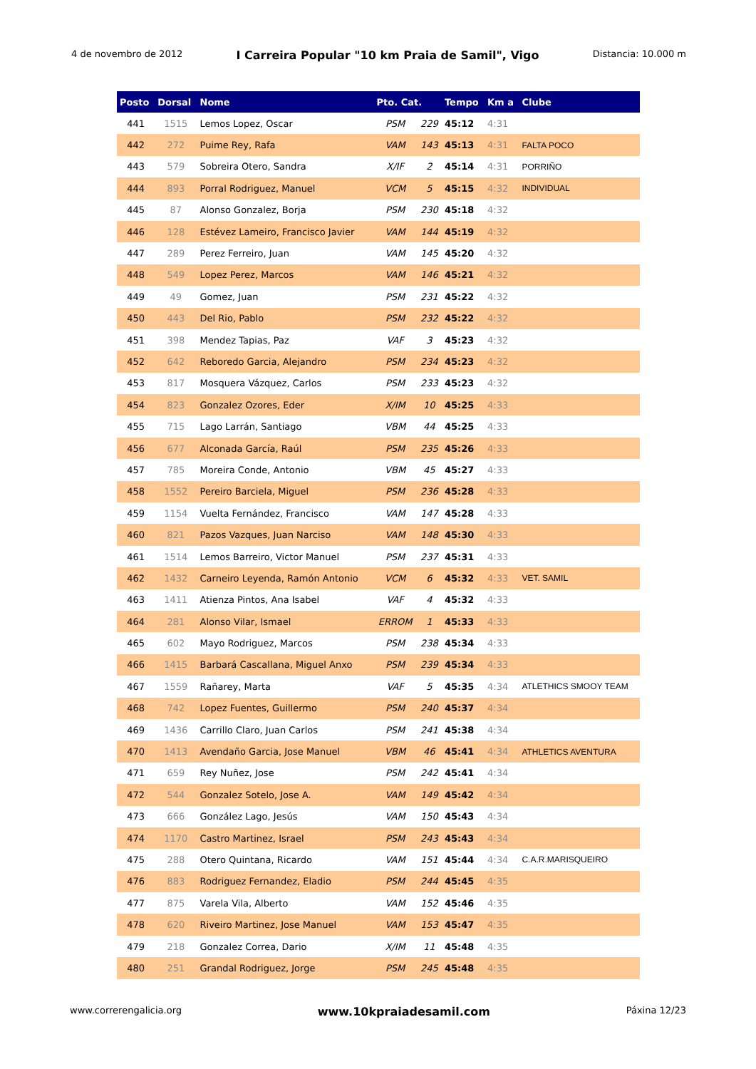4 de novembro de 2012 I Carreira Popular "10 km Praia de Samil", Vigo Distancia: 10.000 m
| Posto | Dorsal | Nome | Pto. Cat. | | Tempo | Km a | Clube |
| --- | --- | --- | --- | --- | --- | --- | --- |
| 441 | 1515 | Lemos Lopez, Oscar | PSM | 229 | 45:12 | 4:31 | |
| 442 | 272 | Puime Rey, Rafa | VAM | 143 | 45:13 | 4:31 | FALTA POCO |
| 443 | 579 | Sobreira Otero, Sandra | X/IF | 2 | 45:14 | 4:31 | PORRIÑO |
| 444 | 893 | Porral Rodriguez, Manuel | VCM | 5 | 45:15 | 4:32 | INDIVIDUAL |
| 445 | 87 | Alonso Gonzalez, Borja | PSM | 230 | 45:18 | 4:32 | |
| 446 | 128 | Estévez Lameiro, Francisco Javier | VAM | 144 | 45:19 | 4:32 | |
| 447 | 289 | Perez Ferreiro, Juan | VAM | 145 | 45:20 | 4:32 | |
| 448 | 549 | Lopez Perez, Marcos | VAM | 146 | 45:21 | 4:32 | |
| 449 | 49 | Gomez, Juan | PSM | 231 | 45:22 | 4:32 | |
| 450 | 443 | Del Rio, Pablo | PSM | 232 | 45:22 | 4:32 | |
| 451 | 398 | Mendez Tapias, Paz | VAF | 3 | 45:23 | 4:32 | |
| 452 | 642 | Reboredo Garcia, Alejandro | PSM | 234 | 45:23 | 4:32 | |
| 453 | 817 | Mosquera Vázquez, Carlos | PSM | 233 | 45:23 | 4:32 | |
| 454 | 823 | Gonzalez Ozores, Eder | X/IM | 10 | 45:25 | 4:33 | |
| 455 | 715 | Lago Larrán, Santiago | VBM | 44 | 45:25 | 4:33 | |
| 456 | 677 | Alconada García, Raúl | PSM | 235 | 45:26 | 4:33 | |
| 457 | 785 | Moreira Conde, Antonio | VBM | 45 | 45:27 | 4:33 | |
| 458 | 1552 | Pereiro Barciela, Miguel | PSM | 236 | 45:28 | 4:33 | |
| 459 | 1154 | Vuelta Fernández, Francisco | VAM | 147 | 45:28 | 4:33 | |
| 460 | 821 | Pazos Vazques, Juan Narciso | VAM | 148 | 45:30 | 4:33 | |
| 461 | 1514 | Lemos Barreiro, Victor Manuel | PSM | 237 | 45:31 | 4:33 | |
| 462 | 1432 | Carneiro Leyenda, Ramón Antonio | VCM | 6 | 45:32 | 4:33 | VET. SAMIL |
| 463 | 1411 | Atienza Pintos, Ana Isabel | VAF | 4 | 45:32 | 4:33 | |
| 464 | 281 | Alonso Vilar, Ismael | ERROM | 1 | 45:33 | 4:33 | |
| 465 | 602 | Mayo Rodriguez, Marcos | PSM | 238 | 45:34 | 4:33 | |
| 466 | 1415 | Barbará Cascallana, Miguel Anxo | PSM | 239 | 45:34 | 4:33 | |
| 467 | 1559 | Rañarey, Marta | VAF | 5 | 45:35 | 4:34 | ATLETHICS SMOOY TEAM |
| 468 | 742 | Lopez Fuentes, Guillermo | PSM | 240 | 45:37 | 4:34 | |
| 469 | 1436 | Carrillo Claro, Juan Carlos | PSM | 241 | 45:38 | 4:34 | |
| 470 | 1413 | Avendaño Garcia, Jose Manuel | VBM | 46 | 45:41 | 4:34 | ATHLETICS AVENTURA |
| 471 | 659 | Rey Nuñez, Jose | PSM | 242 | 45:41 | 4:34 | |
| 472 | 544 | Gonzalez Sotelo, Jose A. | VAM | 149 | 45:42 | 4:34 | |
| 473 | 666 | González Lago, Jesús | VAM | 150 | 45:43 | 4:34 | |
| 474 | 1170 | Castro Martinez, Israel | PSM | 243 | 45:43 | 4:34 | |
| 475 | 288 | Otero Quintana, Ricardo | VAM | 151 | 45:44 | 4:34 | C.A.R.MARISQUEIRO |
| 476 | 883 | Rodriguez Fernandez, Eladio | PSM | 244 | 45:45 | 4:35 | |
| 477 | 875 | Varela Vila, Alberto | VAM | 152 | 45:46 | 4:35 | |
| 478 | 620 | Riveiro Martinez, Jose Manuel | VAM | 153 | 45:47 | 4:35 | |
| 479 | 218 | Gonzalez Correa, Dario | X/IM | 11 | 45:48 | 4:35 | |
| 480 | 251 | Grandal Rodriguez, Jorge | PSM | 245 | 45:48 | 4:35 | |
www.correrengalicia.org www.10kpraiadesamil.com Páxina 12/23